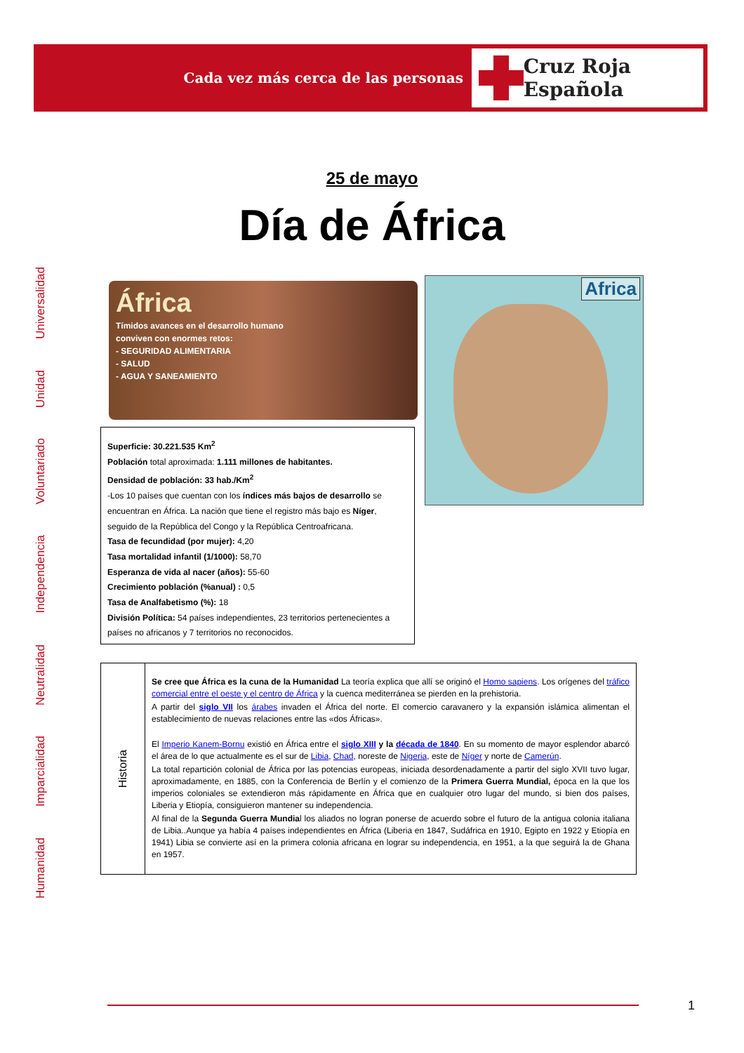Cada vez más cerca de las personas
Cruz Roja Española
Humanidad
Imparcialidad
Neutralidad
Independencia
Voluntariado
Unidad
Universalidad
25 de mayo
Día de África
África
Tímidos avances en el desarrollo humano
conviven con enormes retos:
- SEGURIDAD ALIMENTARIA
- SALUD
- AGUA Y SANEAMIENTO
Africa
Superficie: 30.221.535 Km<sup>2</sup>
Población total aproximada: 1.111 millones de habitantes.
Densidad de población: 33 hab./Km<sup>2</sup>
-Los 10 países que cuentan con los índices más bajos de desarrollo se encuentran en África. La nación que tiene el registro más bajo es Níger, seguido de la República del Congo y la República Centroafricana.
Tasa de fecundidad (por mujer): 4,20
Tasa mortalidad infantil (1/1000): 58,70
Esperanza de vida al nacer (años): 55-60
Crecimiento población (%anual) : 0,5
Tasa de Analfabetismo (%): 18
División Política: 54 países independientes, 23 territorios pertenecientes a países no africanos y 7 territorios no reconocidos.
Historia
Se cree que África es la cuna de la Humanidad La teoría explica que allí se originó el Homo sapiens. Los orígenes del tráfico comercial entre el oeste y el centro de África y la cuenca mediterránea se pierden en la prehistoria.
A partir del siglo VII los árabes invaden el África del norte. El comercio caravanero y la expansión islámica alimentan el establecimiento de nuevas relaciones entre las «dos Áfricas».
El Imperio Kanem-Bornu existió en África entre el siglo XIII y la década de 1840. En su momento de mayor esplendor abarcó el área de lo que actualmente es el sur de Libia, Chad, noreste de Nigeria, este de Níger y norte de Camerún.
La total repartición colonial de África por las potencias europeas, iniciada desordenadamente a partir del siglo XVII tuvo lugar, aproximadamente, en 1885, con la Conferencia de Berlín y el comienzo de la Primera Guerra Mundial, época en la que los imperios coloniales se extendieron más rápidamente en África que en cualquier otro lugar del mundo, si bien dos países, Liberia y Etiopía, consiguieron mantener su independencia.
Al final de la Segunda Guerra Mundial los aliados no logran ponerse de acuerdo sobre el futuro de la antigua colonia italiana de Libia..Aunque ya había 4 países independientes en África (Liberia en 1847, Sudáfrica en 1910, Egipto en 1922 y Etiopía en 1941) Libia se convierte así en la primera colonia africana en lograr su independencia, en 1951, a la que seguirá la de Ghana en 1957.
1